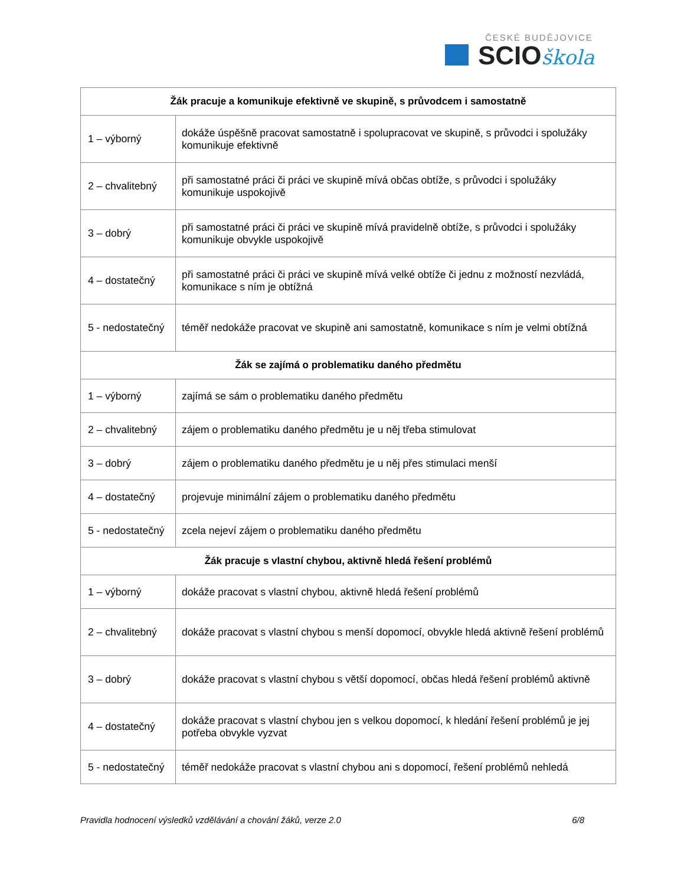ČESKÉ BUDĚJOVICE
SCIOškola
| Žák pracuje a komunikuje efektivně ve skupině, s průvodcem i samostatně | |
| --- | --- |
| 1 – výborný | dokáže úspěšně pracovat samostatně i spolupracovat ve skupině, s průvodci i spolužáky komunikuje efektivně |
| 2 – chvalitebný | při samostatné práci či práci ve skupině mívá občas obtíže, s průvodci i spolužáky komunikuje uspokojivě |
| 3 – dobrý | při samostatné práci či práci ve skupině mívá pravidelně obtíže, s průvodci i spolužáky komunikuje obvykle uspokojivě |
| 4 – dostatečný | při samostatné práci či práci ve skupině mívá velké obtíže či jednu z možností nezvládá, komunikace s ním je obtížná |
| 5 - nedostatečný | téměř nedokáže pracovat ve skupině ani samostatně, komunikace s ním je velmi obtížná |
| Žák se zajímá o problematiku daného předmětu | |
| 1 – výborný | zajímá se sám o problematiku daného předmětu |
| 2 – chvalitebný | zájem o problematiku daného předmětu je u něj třeba stimulovat |
| 3 – dobrý | zájem o problematiku daného předmětu je u něj přes stimulaci menší |
| 4 – dostatečný | projevuje minimální zájem o problematiku daného předmětu |
| 5 - nedostatečný | zcela nejeví zájem o problematiku daného předmětu |
| Žák pracuje s vlastní chybou, aktivně hledá řešení problémů | |
| 1 – výborný | dokáže pracovat s vlastní chybou, aktivně hledá řešení problémů |
| 2 – chvalitebný | dokáže pracovat s vlastní chybou s menší dopomocí, obvykle hledá aktivně řešení problémů |
| 3 – dobrý | dokáže pracovat s vlastní chybou s větší dopomocí, občas hledá řešení problémů aktivně |
| 4 – dostatečný | dokáže pracovat s vlastní chybou jen s velkou dopomocí, k hledání řešení problémů je jej potřeba obvykle vyzvat |
| 5 - nedostatečný | téměř nedokáže pracovat s vlastní chybou ani s dopomocí, řešení problémů nehledá |
Pravidla hodnocení výsledků vzdělávání a chování žáků, verze 2.0 6/8